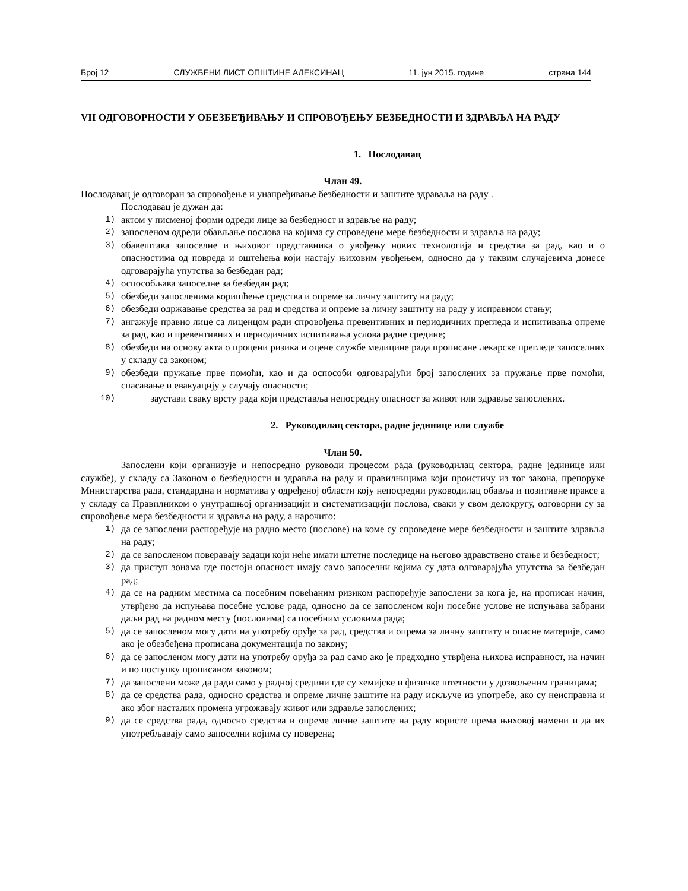Број 12 СЛУЖБЕНИ ЛИСТ ОПШТИНЕ АЛЕКСИНАЦ 11. јун 2015. године страна 144
VII ОДГОВОРНОСТИ У ОБЕЗБЕЂИВАЊУ И СПРОВОЂЕЊУ БЕЗБЕДНОСТИ И ЗДРАВЉА НА РАДУ
1. Послодавац
Члан 49.
Послодавац је одговоран за спровођење и унапређивање безбедности и заштите здраваља на раду .
Послодавац је дужан да:
1) актом у писменој форми одреди лице за безбедност и здравље на раду;
2) запосленом одреди обављање послова на којима су спроведене мере безбедности и здравља на раду;
3) обавештава запоселне и њиховог представника о увођењу нових технологија и средства за рад, као и о опасностима од повреда и оштећења који настају њиховим увођењем, односно да у таквим случајевима донесе одговарајућа упутства за безбедан рад;
4) оспособљава запоселне за безбедан рад;
5) обезбеди запосленима коришћење средства и опреме за личну заштиту на раду;
6) обезбеди одржавање средства за рад и средства и опреме за личну заштиту на раду у исправном стању;
7) ангажује правно лице са лиценцом ради спровођења превентивних и периодичних прегледа и испитивања опреме за рад, као и превентивних и периодичних испитивања услова радне средине;
8) обезбеди на основу акта о процени ризика и оцене службе медицине рада прописане лекарске прегледе запоселних у складу са законом;
9) обезбеди пружање прве помоћи, као и да оспособи одговарајући број запослених за пружање прве помоћи, спасавање и евакуацију у случају опасности;
10) заустави сваку врсту рада који представља непосредну опасност за живот или здравље запослених.
2. Руководилац сектора, радне јединице или службе
Члан 50.
Запослени који организује и непосредно руководи процесом рада (руководилац сектора, радне јединице или службе), у складу са Законом о безбедности и здравља на раду и правилницима који проистичу из тог закона, препоруке Министарства рада, стандардна и норматива у одређеној области коју непосредни руководилац обавља и позитивне праксе а у складу са Правилником о унутрашњој организацији и систематизацији послова, сваки у свом делокругу, одговорни су за спровођење мера безбедности и здравља на раду, а нарочито:
1) да се запослени распоређује на радно место (послове) на коме су спроведене мере безбедности и заштите здравља на раду;
2) да се запосленом поверавају задаци који неће имати штетне последице на његово здравствено стање и безбедност;
3) да приступ зонама где постоји опасност имају само запоселни којима су дата одговарајућа упутства за безбедан рад;
4) да се на радним местима са посебним повећаним ризиком распоређује запослени за кога је, на прописан начин, утврђено да испуњава посебне услове рада, односно да се запосленом који посебне услове не испуњава забрани даљи рад на радном месту (пословима) са посебним условима рада;
5) да се запосленом могу дати на употребу оруђе за рад, средства и опрема за личну заштиту и опасне материје, само ако је обезбеђена прописана документација по закону;
6) да се запосленом могу дати на употребу оруђа за рад само ако је предходно утврђена њихова исправност, на начин и по поступку прописаном законом;
7) да запослени може да ради само у радној средини где су хемијске и физичке штетности у дозвољеним границама;
8) да се средства рада, односно средства и опреме личне заштите на раду искључе из употребе, ако су неисправна и ако због насталих промена угрожавају живот или здравље запослених;
9) да се средства рада, односно средства и опреме личне заштите на раду користе према њиховој намени и да их употребљавају само запоселни којима су поверена;